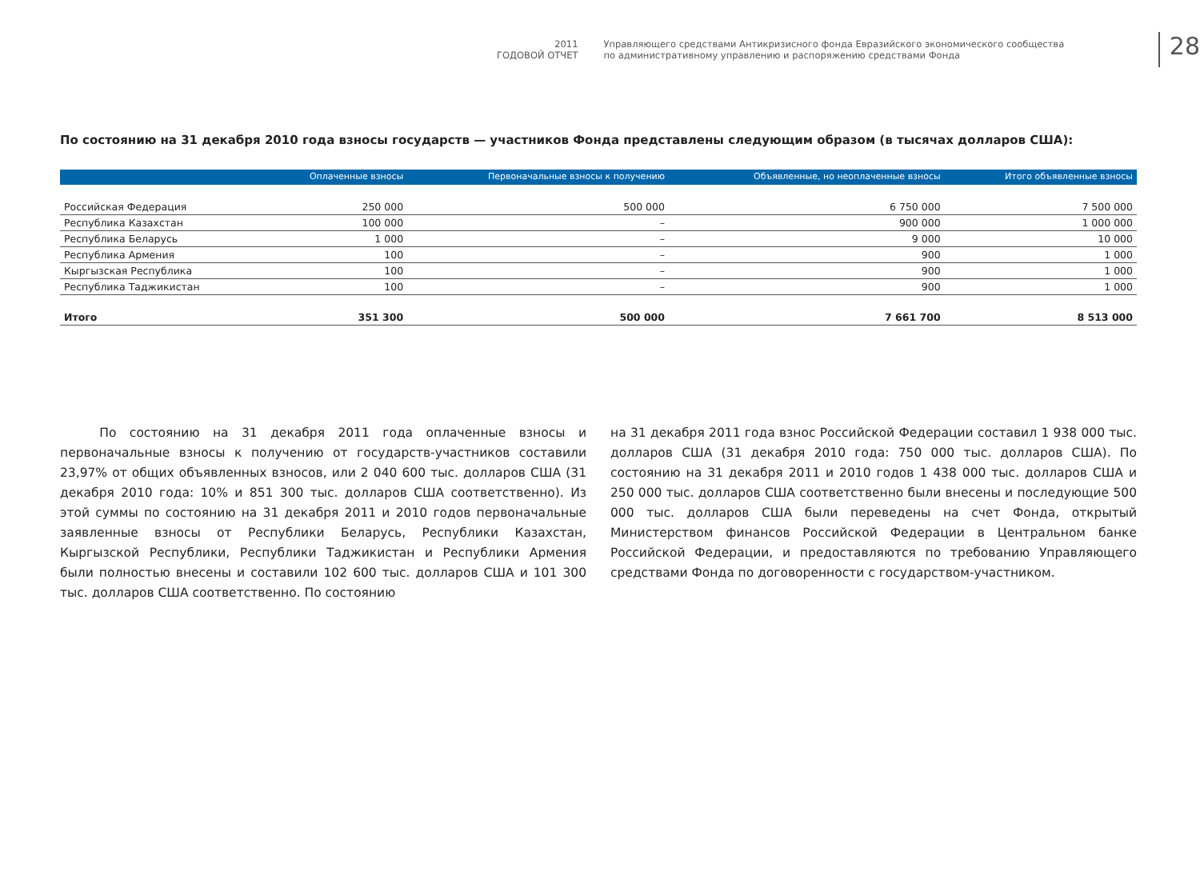2011
ГОДОВОЙ ОТЧЕТ
Управляющего средствами Антикризисного фонда Евразийского экономического сообщества
по административному управлению и распоряжению средствами Фонда
28
По состоянию на 31 декабря 2010 года взносы государств — участников Фонда представлены следующим образом (в тысячах долларов США):
| | Оплаченные взносы | Первоначальные взносы к получению | Объявленные, но неоплаченные взносы | Итого объявленные взносы |
| --- | --- | --- | --- | --- |
| Российская Федерация | 250 000 | 500 000 | 6 750 000 | 7 500 000 |
| Республика Казахстан | 100 000 | – | 900 000 | 1 000 000 |
| Республика Беларусь | 1 000 | – | 9 000 | 10 000 |
| Республика Армения | 100 | – | 900 | 1 000 |
| Кыргызская Республика | 100 | – | 900 | 1 000 |
| Республика Таджикистан | 100 | – | 900 | 1 000 |
| Итого | 351 300 | 500 000 | 7 661 700 | 8 513 000 |
По состоянию на 31 декабря 2011 года оплаченные взносы и первоначальные взносы к получению от государств-участников составили 23,97% от общих объявленных взносов, или 2 040 600 тыс. долларов США (31 декабря 2010 года: 10% и 851 300 тыс. долларов США соответственно). Из этой суммы по состоянию на 31 декабря 2011 и 2010 годов первоначальные заявленные взносы от Республики Беларусь, Республики Казахстан, Кыргызской Республики, Республики Таджикистан и Республики Армения были полностью внесены и составили 102 600 тыс. долларов США и 101 300 тыс. долларов США соответственно. По состоянию
на 31 декабря 2011 года взнос Российской Федерации составил 1 938 000 тыс. долларов США (31 декабря 2010 года: 750 000 тыс. долларов США). По состоянию на 31 декабря 2011 и 2010 годов 1 438 000 тыс. долларов США и 250 000 тыс. долларов США соответственно были внесены и последующие 500 000 тыс. долларов США были переведены на счет Фонда, открытый Министерством финансов Российской Федерации в Центральном банке Российской Федерации, и предоставляются по требованию Управляющего средствами Фонда по договоренности с государством-участником.